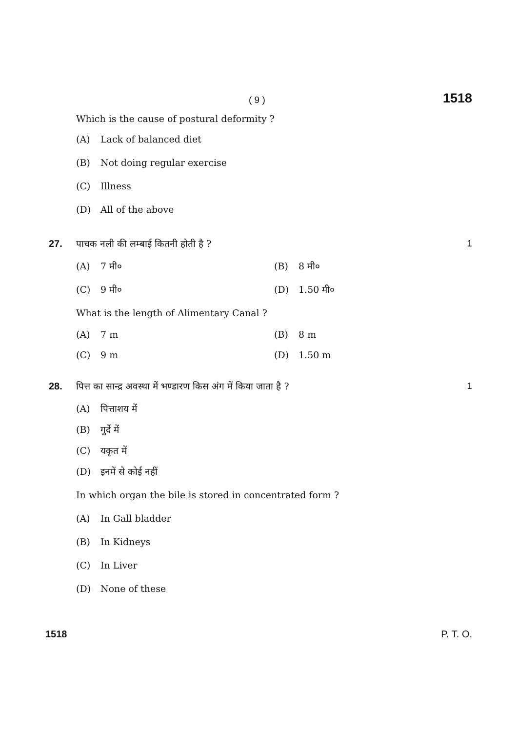( 9 ) 1518
Which is the cause of postural deformity ?
(A) Lack of balanced diet
(B) Not doing regular exercise
(C) Illness
(D) All of the above
27. पाचक नली की लम्बाई कितनी होती है ? 1
(A) 7 मी० (B) 8 मी०
(C) 9 मी० (D) 1.50 मी०
What is the length of Alimentary Canal ?
(A) 7 m (B) 8 m
(C) 9 m (D) 1.50 m
28. पित्त का सान्द्र अवस्था में भण्डारण किस अंग में किया जाता है ? 1
(A) पित्ताशय में
(B) गुर्दे में
(C) यकृत में
(D) इनमें से कोई नहीं
In which organ the bile is stored in concentrated form ?
(A) In Gall bladder
(B) In Kidneys
(C) In Liver
(D) None of these
1518 P. T. O.